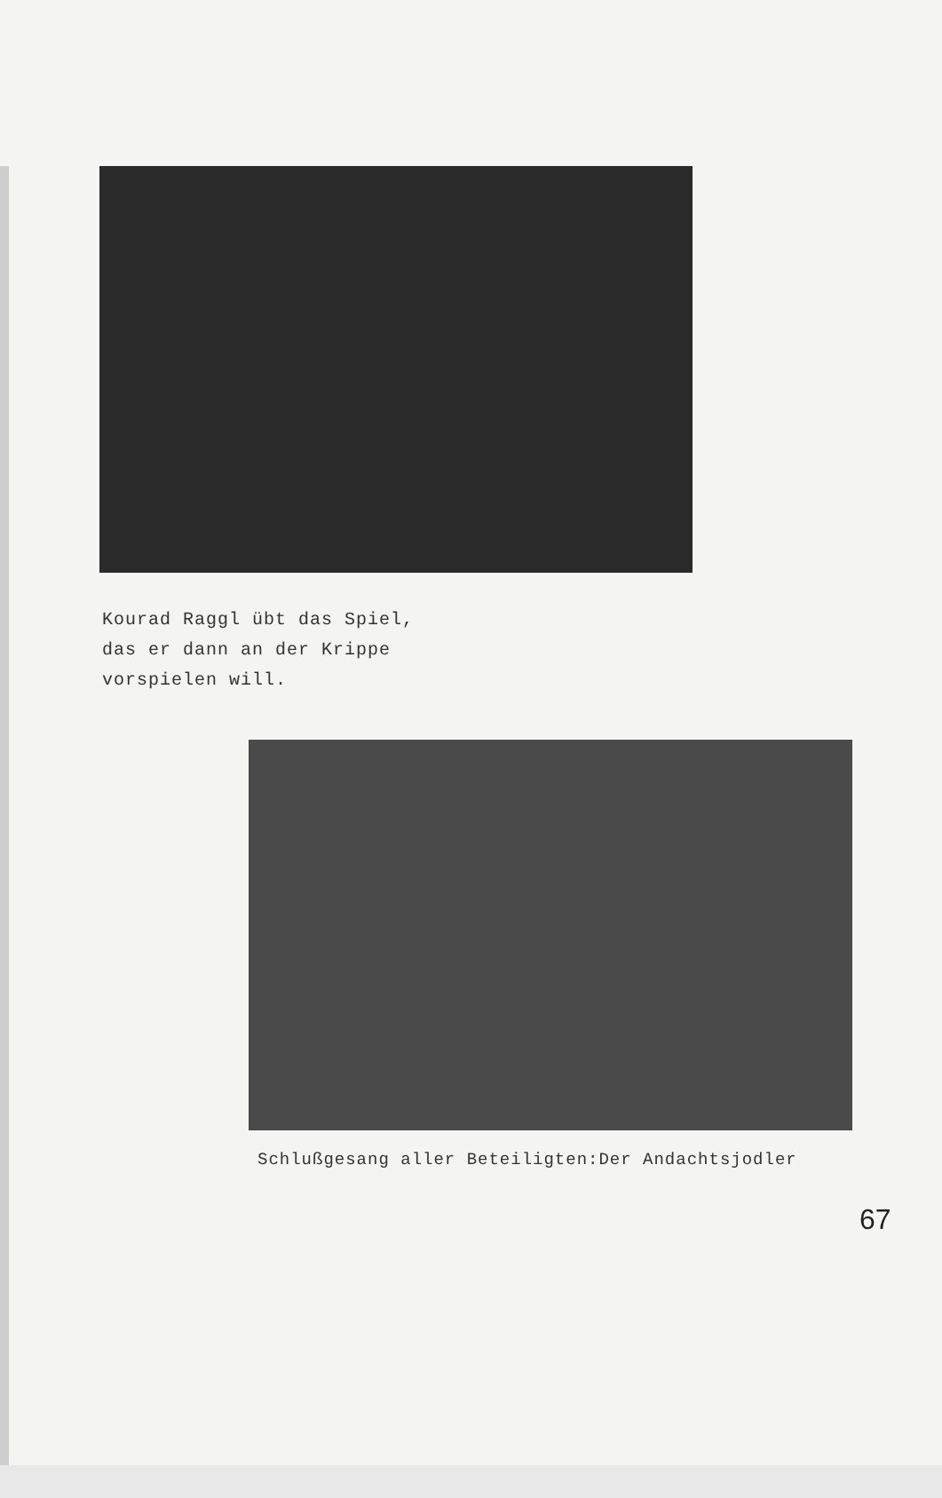Kourad Raggl übt das Spiel,
das er dann an der Krippe
vorspielen will.
Schlußgesang aller Beteiligten:Der Andachtsjodler
67